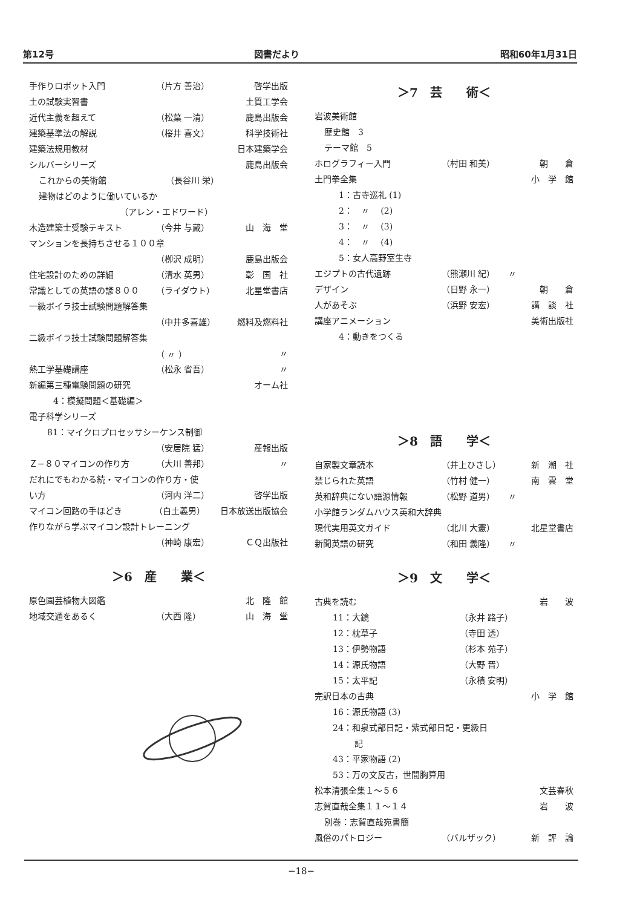第12号 図書だより 昭和60年1月31日
手作りロボット入門 （片方 善治） 啓学出版
土の試験実習書 土質工学会
近代主義を超えて （松葉 一清） 鹿島出版会
建築基準法の解説 （桜井 喜文） 科学技術社
建築法規用教材 日本建築学会
シルバーシリーズ 鹿島出版会
これからの美術館 （長谷川 栄）
建物はどのように働いているか
（アレン・エドワード）
木造建築士受験テキスト （今井 与蔵） 山　海　堂
マンションを長持ちさせる１００章
（栁沢 成明） 鹿島出版会
住宅設計のための詳細 （清水 英男） 彰　国　社
常識としての英語の諺８００ （ライダウト） 北星堂書店
一級ボイラ技士試験問題解答集
（中井多喜雄） 燃料及燃料社
二級ボイラ技士試験問題解答集
（ 〃 ） 〃
熱工学基礎講座 （松永 省吾） 〃
新編第三種電験問題の研究 オーム社
4：模擬問題＜基礎編＞
電子科学シリーズ
81：マイクロプロセッサシーケンス制御
（安居院 猛） 産報出版
Ｚ−８０マイコンの作り方 （大川 善邦） 〃
だれにでもわかる続・マイコンの作り方・使
い方 （河内 洋二） 啓学出版
マイコン回路の手ほどき （白土義男） 日本放送出版協会
作りながら学ぶマイコン設計トレーニング
（神崎 康宏） ＣＱ出版社
＞6　産　　業＜
原色園芸植物大図鑑 北　隆　館
地域交通をあるく （大西 隆） 山　海　堂
＞7　芸　　術＜
岩波美術館
歴史館　3
テーマ館　5
ホログラフィー入門 （村田 和美） 朝　　倉
土門拳全集 小　学　館
1：古寺巡礼 (1)
2：　〃　 (2)
3：　〃　 (3)
4：　〃　 (4)
5：女人高野室生寺
エジプトの古代遺跡 （熊瀬川 紀） 〃
デザイン （日野 永一） 朝　　倉
人があそぶ （浜野 安宏） 講　談　社
講座アニメーション 美術出版社
4：動きをつくる
＞8　語　　学＜
自家製文章読本 （井上ひさし） 新　潮　社
禁じられた英語 （竹村 健一） 南　雲　堂
英和辞典にない語源情報 （松野 道男） 〃
小学館ランダムハウス英和大辞典
現代実用英文ガイド （北川 大憲） 北星堂書店
新聞英語の研究 （和田 義隆） 〃
＞9　文　　学＜
古典を読む 岩　　波
11：大鏡 （永井 路子）
12：枕草子 （寺田 透）
13：伊勢物語 （杉本 苑子）
14：源氏物語 （大野 晋）
15：太平記 （永積 安明）
完訳日本の古典 小　学　館
16：源氏物語 (3)
24：和泉式部日記・紫式部日記・更級日
記
43：平家物語 (2)
53：万の文反古，世間胸算用
松本清張全集１〜５６ 文芸春秋
志賀直哉全集１１〜１４ 岩　　波
別巻：志賀直哉宛書簡
風俗のパトロジー （バルザック） 新　評　論
−18−